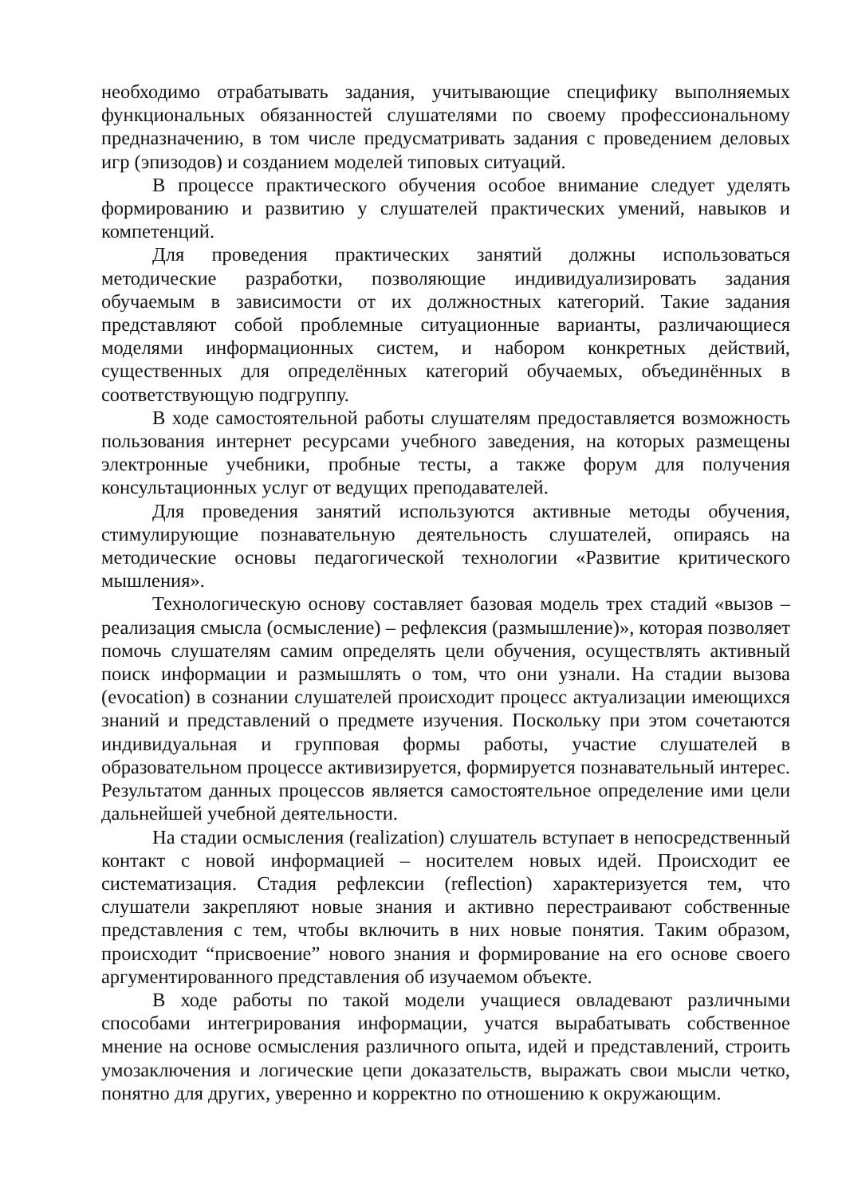необходимо отрабатывать задания, учитывающие специфику выполняемых функциональных обязанностей слушателями по своему профессиональному предназначению, в том числе предусматривать задания с проведением деловых игр (эпизодов) и созданием моделей типовых ситуаций.
В процессе практического обучения особое внимание следует уделять формированию и развитию у слушателей практических умений, навыков и компетенций.
Для проведения практических занятий должны использоваться методические разработки, позволяющие индивидуализировать задания обучаемым в зависимости от их должностных категорий. Такие задания представляют собой проблемные ситуационные варианты, различающиеся моделями информационных систем, и набором конкретных действий, существенных для определённых категорий обучаемых, объединённых в соответствующую подгруппу.
В ходе самостоятельной работы слушателям предоставляется возможность пользования интернет ресурсами учебного заведения, на которых размещены электронные учебники, пробные тесты, а также форум для получения консультационных услуг от ведущих преподавателей.
Для проведения занятий используются активные методы обучения, стимулирующие познавательную деятельность слушателей, опираясь на методические основы педагогической технологии «Развитие критического мышления».
Технологическую основу составляет базовая модель трех стадий «вызов – реализация смысла (осмысление) – рефлексия (размышление)», которая позволяет помочь слушателям самим определять цели обучения, осуществлять активный поиск информации и размышлять о том, что они узнали. На стадии вызова (evocation) в сознании слушателей происходит процесс актуализации имеющихся знаний и представлений о предмете изучения. Поскольку при этом сочетаются индивидуальная и групповая формы работы, участие слушателей в образовательном процессе активизируется, формируется познавательный интерес. Результатом данных процессов является самостоятельное определение ими цели дальнейшей учебной деятельности.
На стадии осмысления (realization) слушатель вступает в непосредственный контакт с новой информацией – носителем новых идей. Происходит ее систематизация. Стадия рефлексии (reflection) характеризуется тем, что слушатели закрепляют новые знания и активно перестраивают собственные представления с тем, чтобы включить в них новые понятия. Таким образом, происходит “присвоение” нового знания и формирование на его основе своего аргументированного представления об изучаемом объекте.
В ходе работы по такой модели учащиеся овладевают различными способами интегрирования информации, учатся вырабатывать собственное мнение на основе осмысления различного опыта, идей и представлений, строить умозаключения и логические цепи доказательств, выражать свои мысли четко, понятно для других, уверенно и корректно по отношению к окружающим.